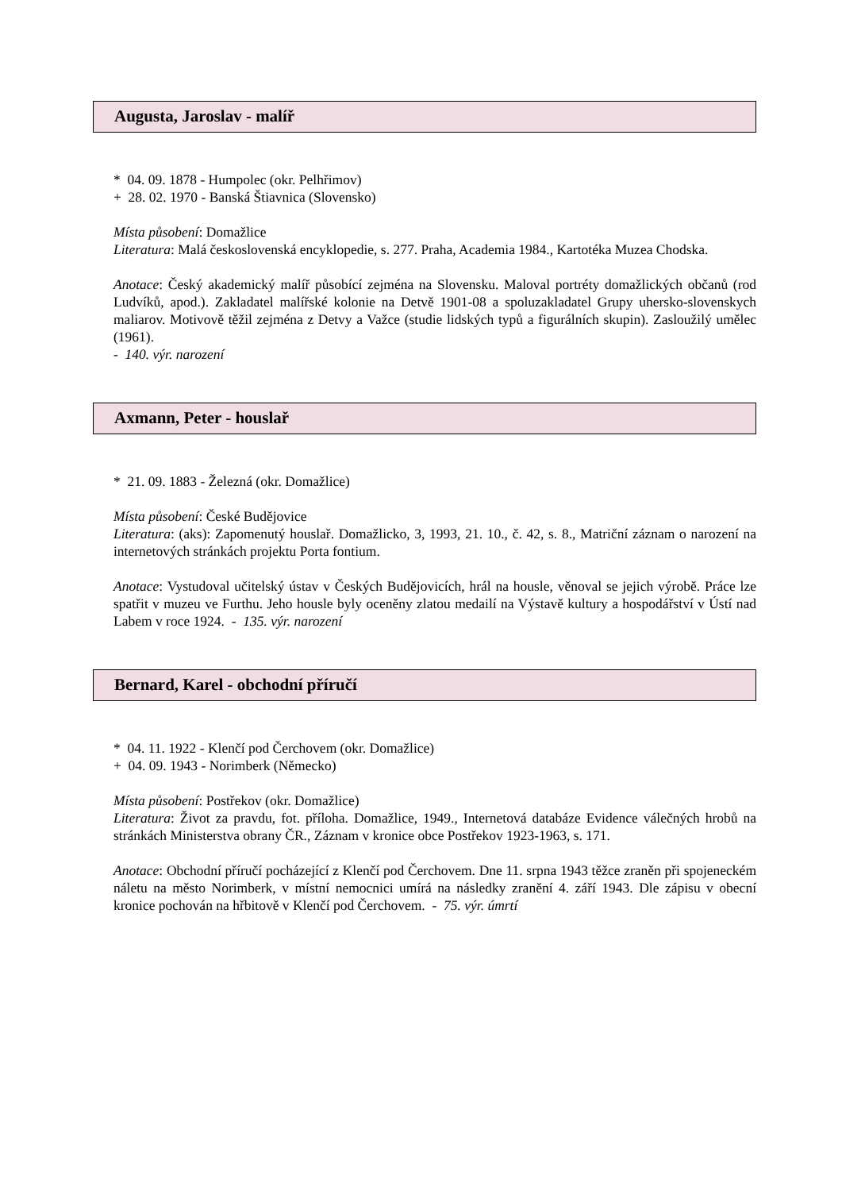Augusta, Jaroslav - malíř
* 04. 09. 1878 - Humpolec (okr. Pelhřimov)
+ 28. 02. 1970 - Banská Štiavnica (Slovensko)
Místa působení: Domažlice
Literatura: Malá československá encyklopedie, s. 277. Praha, Academia 1984., Kartotéka Muzea Chodska.
Anotace: Český akademický malíř působící zejména na Slovensku. Maloval portréty domažlických občanů (rod Ludvíků, apod.). Zakladatel malířské kolonie na Detvě 1901-08 a spoluzakladatel Grupy uhersko-slovenskych maliarov. Motivově těžil zejména z Detvy a Važce (studie lidských typů a figurálních skupin). Zasloužilý umělec (1961).
- 140. výr. narození
Axmann, Peter - houslař
* 21. 09. 1883 - Železná (okr. Domažlice)
Místa působení: České Budějovice
Literatura: (aks): Zapomenutý houslař. Domažlicko, 3, 1993, 21. 10., č. 42, s. 8., Matriční záznam o narození na internetových stránkách projektu Porta fontium.
Anotace: Vystudoval učitelský ústav v Českých Budějovicích, hrál na housle, věnoval se jejich výrobě. Práce lze spatřit v muzeu ve Furthu. Jeho housle byly oceněny zlatou medailí na Výstavě kultury a hospodářství v Ústí nad Labem v roce 1924. - 135. výr. narození
Bernard, Karel - obchodní příručí
* 04. 11. 1922 - Klenčí pod Čerchovem (okr. Domažlice)
+ 04. 09. 1943 - Norimberk (Německo)
Místa působení: Postřekov (okr. Domažlice)
Literatura: Život za pravdu, fot. příloha. Domažlice, 1949., Internetová databáze Evidence válečných hrobů na stránkách Ministerstva obrany ČR., Záznam v kronice obce Postřekov 1923-1963, s. 171.
Anotace: Obchodní příručí pocházející z Klenčí pod Čerchovem. Dne 11. srpna 1943 těžce zraněn při spojeneckém náletu na město Norimberk, v místní nemocnici umírá na následky zranění 4. září 1943. Dle zápisu v obecní kronice pochován na hřbitově v Klenčí pod Čerchovem. - 75. výr. úmrtí